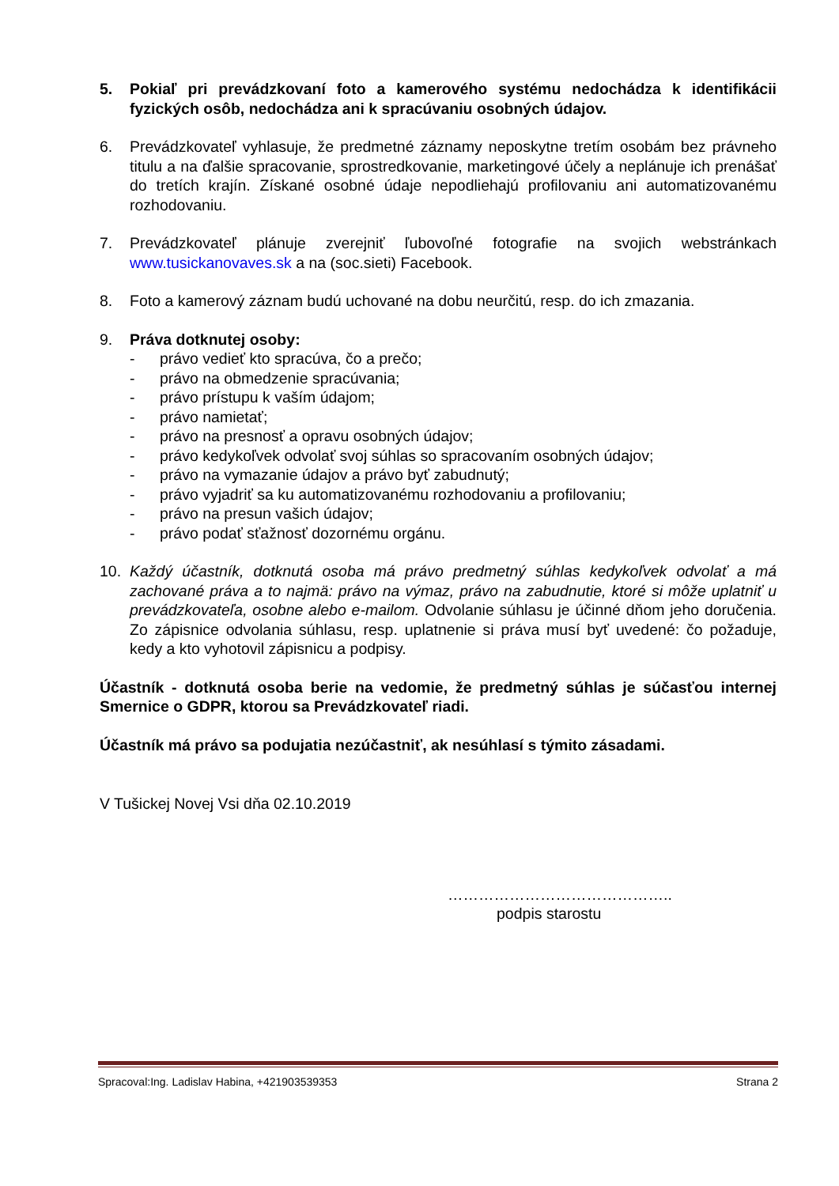5. Pokiaľ pri prevádzkovaní foto a kamerového systému nedochádza k identifikácii fyzických osôb, nedochádza ani k spracúvaniu osobných údajov.
6. Prevádzkovateľ vyhlasuje, že predmetné záznamy neposkytne tretím osobám bez právneho titulu a na ďalšie spracovanie, sprostredkovanie, marketingové účely a neplánuje ich prenášať do tretích krajín. Získané osobné údaje nepodliehajú profilovaniu ani automatizovanému rozhodovaniu.
7. Prevádzkovateľ plánuje zverejniť ľubovoľné fotografie na svojich webstránkach www.tusickanovaves.sk a na (soc.sieti) Facebook.
8. Foto a kamerový záznam budú uchované na dobu neurčitú, resp. do ich zmazania.
9. Práva dotknutej osoby:
- právo vedieť kto spracúva, čo a prečo;
- právo na obmedzenie spracúvania;
- právo prístupu k vaším údajom;
- právo namietať;
- právo na presnosť a opravu osobných údajov;
- právo kedykoľvek odvolať svoj súhlas so spracovaním osobných údajov;
- právo na vymazanie údajov a právo byť zabudnutý;
- právo vyjadriť sa ku automatizovanému rozhodovaniu a profilovaniu;
- právo na presun vašich údajov;
- právo podať sťažnosť dozornému orgánu.
10. Každý účastník, dotknutá osoba má právo predmetný súhlas kedykoľvek odvolať a má zachované práva a to najmä: právo na výmaz, právo na zabudnutie, ktoré si môže uplatniť u prevádzkovateľa, osobne alebo e-mailom. Odvolanie súhlasu je účinné dňom jeho doručenia. Zo zápisnice odvolania súhlasu, resp. uplatnenie si práva musí byť uvedené: čo požaduje, kedy a kto vyhotovil zápisnicu a podpisy.
Účastník - dotknutá osoba berie na vedomie, že predmetný súhlas je súčasťou internej Smernice o GDPR, ktorou sa Prevádzkovateľ riadi.
Účastník má právo sa podujatia nezúčastniť, ak nesúhlasí s týmito zásadami.
V Tušickej Novej Vsi dňa 02.10.2019
……………………………………..
podpis starostu
Spracoval:Ing. Ladislav Habina, +421903539353 Strana 2